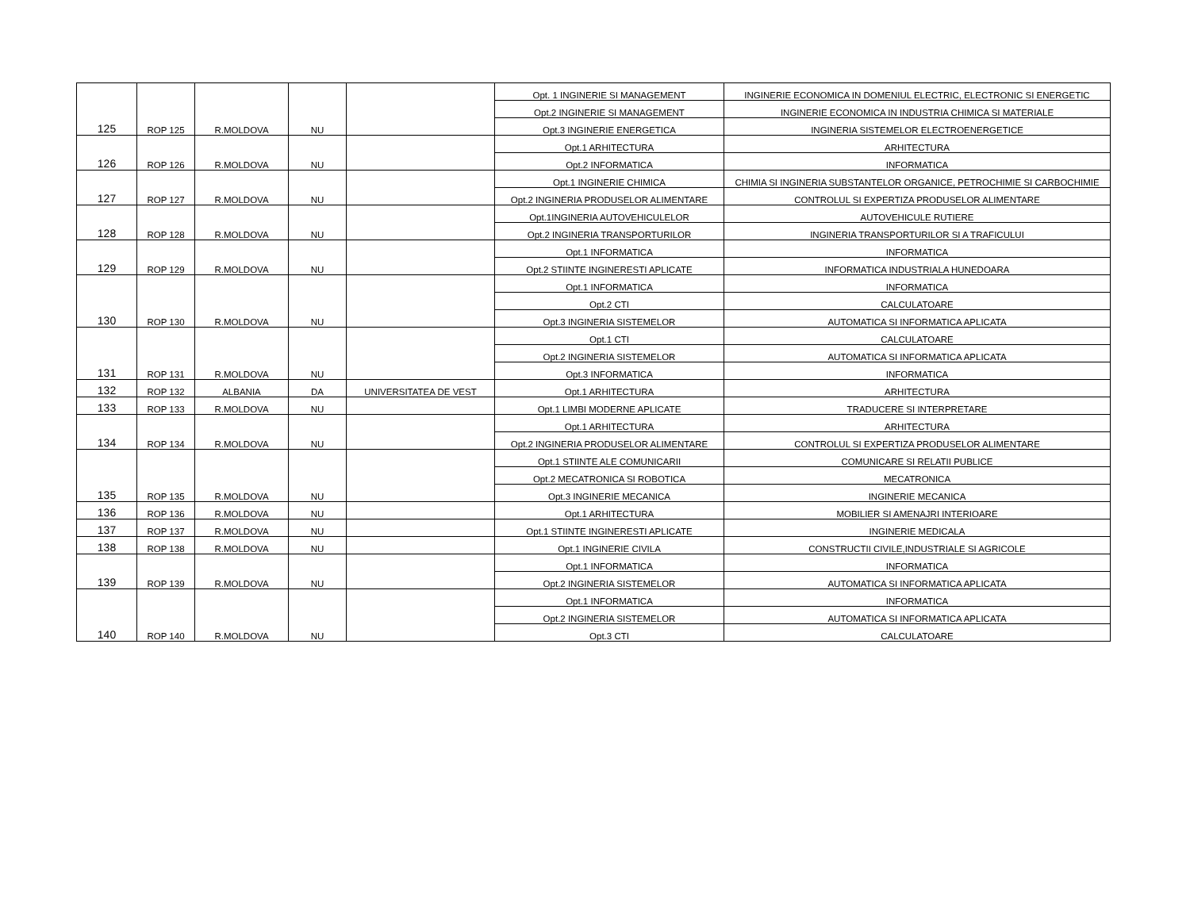| | | | | | Opt. 1 INGINERIE SI MANAGEMENT | INGINERIE ECONOMICA IN DOMENIUL ELECTRIC, ELECTRONIC SI ENERGETIC |
| | | | | | Opt.2 INGINERIE SI MANAGEMENT | INGINERIE ECONOMICA IN INDUSTRIA CHIMICA SI MATERIALE |
| 125 | ROP 125 | R.MOLDOVA | NU | | Opt.3 INGINERIE ENERGETICA | INGINERIA SISTEMELOR ELECTROENERGETICE |
| | | | | | Opt.1 ARHITECTURA | ARHITECTURA |
| 126 | ROP 126 | R.MOLDOVA | NU | | Opt.2 INFORMATICA | INFORMATICA |
| | | | | | Opt.1 INGINERIE CHIMICA | CHIMIA SI INGINERIA SUBSTANTELOR ORGANICE, PETROCHIMIE SI CARBOCHIMIE |
| 127 | ROP 127 | R.MOLDOVA | NU | | Opt.2 INGINERIA PRODUSELOR ALIMENTARE | CONTROLUL SI EXPERTIZA PRODUSELOR ALIMENTARE |
| | | | | | Opt.1INGINERIA AUTOVEHICULELOR | AUTOVEHICULE RUTIERE |
| 128 | ROP 128 | R.MOLDOVA | NU | | Opt.2 INGINERIA TRANSPORTURILOR | INGINERIA TRANSPORTURILOR SI A TRAFICULUI |
| | | | | | Opt.1 INFORMATICA | INFORMATICA |
| 129 | ROP 129 | R.MOLDOVA | NU | | Opt.2 STIINTE INGINERESTI APLICATE | INFORMATICA INDUSTRIALA HUNEDOARA |
| | | | | | Opt.1 INFORMATICA | INFORMATICA |
| | | | | | Opt.2 CTI | CALCULATOARE |
| 130 | ROP 130 | R.MOLDOVA | NU | | Opt.3 INGINERIA SISTEMELOR | AUTOMATICA SI INFORMATICA APLICATA |
| | | | | | Opt.1 CTI | CALCULATOARE |
| | | | | | Opt.2 INGINERIA SISTEMELOR | AUTOMATICA SI INFORMATICA APLICATA |
| 131 | ROP 131 | R.MOLDOVA | NU | | Opt.3 INFORMATICA | INFORMATICA |
| 132 | ROP 132 | ALBANIA | DA | UNIVERSITATEA DE VEST | Opt.1 ARHITECTURA | ARHITECTURA |
| 133 | ROP 133 | R.MOLDOVA | NU | | Opt.1 LIMBI MODERNE APLICATE | TRADUCERE SI INTERPRETARE |
| | | | | | Opt.1 ARHITECTURA | ARHITECTURA |
| 134 | ROP 134 | R.MOLDOVA | NU | | Opt.2 INGINERIA PRODUSELOR ALIMENTARE | CONTROLUL SI EXPERTIZA PRODUSELOR ALIMENTARE |
| | | | | | Opt.1 STIINTE ALE COMUNICARII | COMUNICARE SI RELATII PUBLICE |
| | | | | | Opt.2 MECATRONICA SI ROBOTICA | MECATRONICA |
| 135 | ROP 135 | R.MOLDOVA | NU | | Opt.3 INGINERIE MECANICA | INGINERIE MECANICA |
| 136 | ROP 136 | R.MOLDOVA | NU | | Opt.1 ARHITECTURA | MOBILIER SI AMENAJRI INTERIOARE |
| 137 | ROP 137 | R.MOLDOVA | NU | | Opt.1 STIINTE INGINERESTI APLICATE | INGINERIE MEDICALA |
| 138 | ROP 138 | R.MOLDOVA | NU | | Opt.1 INGINERIE CIVILA | CONSTRUCTII CIVILE,INDUSTRIALE SI AGRICOLE |
| | | | | | Opt.1 INFORMATICA | INFORMATICA |
| 139 | ROP 139 | R.MOLDOVA | NU | | Opt.2 INGINERIA SISTEMELOR | AUTOMATICA SI INFORMATICA APLICATA |
| | | | | | Opt.1 INFORMATICA | INFORMATICA |
| | | | | | Opt.2 INGINERIA SISTEMELOR | AUTOMATICA SI INFORMATICA APLICATA |
| 140 | ROP 140 | R.MOLDOVA | NU | | Opt.3 CTI | CALCULATOARE |